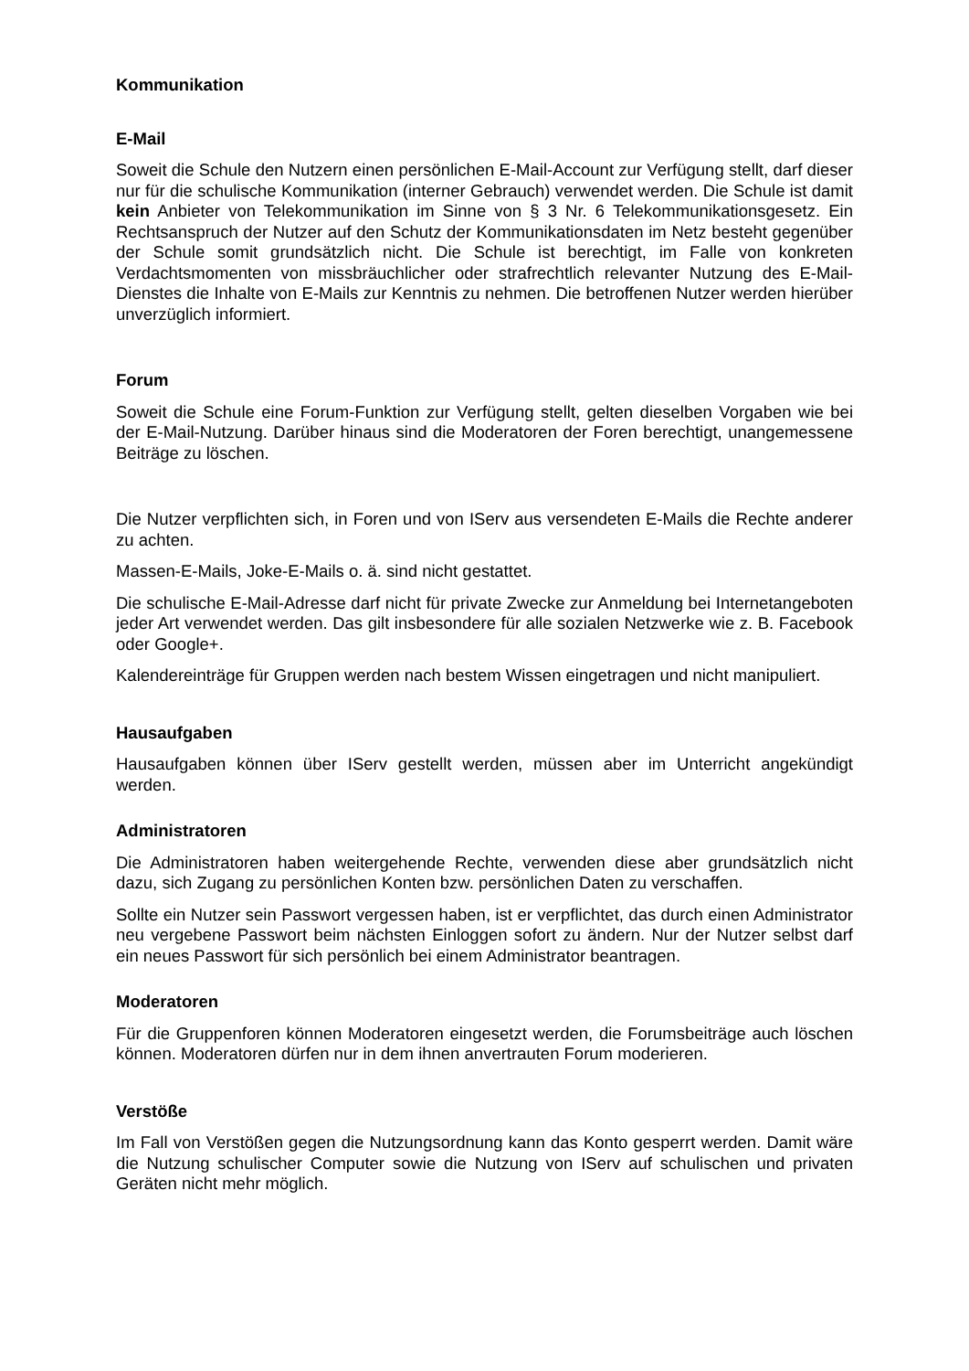Kommunikation
E-Mail
Soweit die Schule den Nutzern einen persönlichen E-Mail-Account zur Verfügung stellt, darf dieser nur für die schulische Kommunikation (interner Gebrauch) verwendet werden. Die Schule ist damit kein Anbieter von Telekommunikation im Sinne von § 3 Nr. 6 Telekommunikationsgesetz. Ein Rechtsanspruch der Nutzer auf den Schutz der Kommunikationsdaten im Netz besteht gegenüber der Schule somit grundsätzlich nicht. Die Schule ist berechtigt, im Falle von konkreten Verdachtsmomenten von missbräuchlicher oder strafrechtlich relevanter Nutzung des E-Mail-Dienstes die Inhalte von E-Mails zur Kenntnis zu nehmen. Die betroffenen Nutzer werden hierüber unverzüglich informiert.
Forum
Soweit die Schule eine Forum-Funktion zur Verfügung stellt, gelten dieselben Vorgaben wie bei der E-Mail-Nutzung. Darüber hinaus sind die Moderatoren der Foren berechtigt, unangemessene Beiträge zu löschen.
Die Nutzer verpflichten sich, in Foren und von IServ aus versendeten E-Mails die Rechte anderer zu achten.
Massen-E-Mails, Joke-E-Mails o. ä. sind nicht gestattet.
Die schulische E-Mail-Adresse darf nicht für private Zwecke zur Anmeldung bei Internetangeboten jeder Art verwendet werden. Das gilt insbesondere für alle sozialen Netzwerke wie z. B. Facebook oder Google+.
Kalendereinträge für Gruppen werden nach bestem Wissen eingetragen und nicht manipuliert.
Hausaufgaben
Hausaufgaben können über IServ gestellt werden, müssen aber im Unterricht angekündigt werden.
Administratoren
Die Administratoren haben weitergehende Rechte, verwenden diese aber grundsätzlich nicht dazu, sich Zugang zu persönlichen Konten bzw. persönlichen Daten zu verschaffen.
Sollte ein Nutzer sein Passwort vergessen haben, ist er verpflichtet, das durch einen Administrator neu vergebene Passwort beim nächsten Einloggen sofort zu ändern. Nur der Nutzer selbst darf ein neues Passwort für sich persönlich bei einem Administrator beantragen.
Moderatoren
Für die Gruppenforen können Moderatoren eingesetzt werden, die Forumsbeiträge auch löschen können. Moderatoren dürfen nur in dem ihnen anvertrauten Forum moderieren.
Verstöße
Im Fall von Verstößen gegen die Nutzungsordnung kann das Konto gesperrt werden. Damit wäre die Nutzung schulischer Computer sowie die Nutzung von IServ auf schulischen und privaten Geräten nicht mehr möglich.